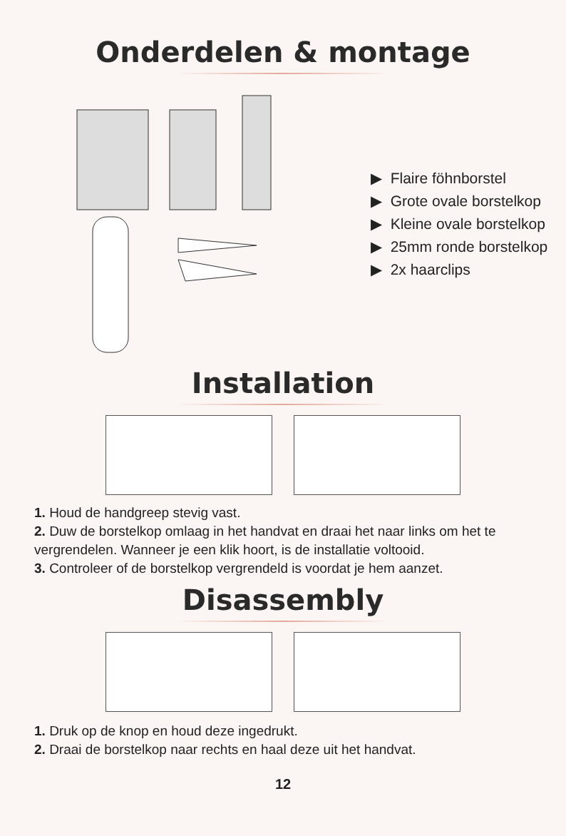Onderdelen & montage
▶ Flaire föhnborstel
▶ Grote ovale borstelkop
▶ Kleine ovale borstelkop
▶ 25mm ronde borstelkop
▶ 2x haarclips
Installation
1. Houd de handgreep stevig vast.
2. Duw de borstelkop omlaag in het handvat en draai het naar links om het te vergrendelen. Wanneer je een klik hoort, is de installatie voltooid.
3. Controleer of de borstelkop vergrendeld is voordat je hem aanzet.
Disassembly
1. Druk op de knop en houd deze ingedrukt.
2. Draai de borstelkop naar rechts en haal deze uit het handvat.
12